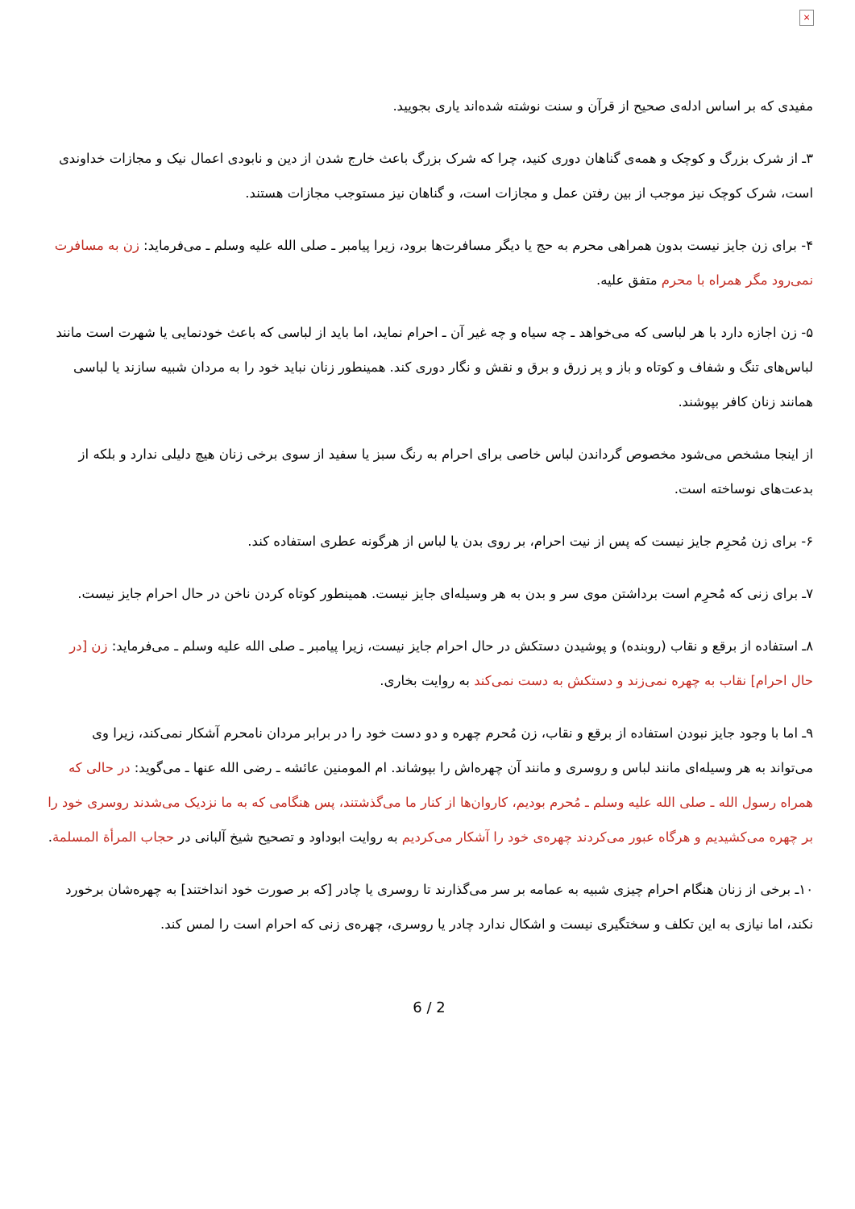×
مفیدی که بر اساس ادله‌ی صحیح از قرآن و سنت نوشته شده‌اند یاری بجویید.
۳ـ از شرک بزرگ و کوچک و همه‌ی گناهان دوری کنید، چرا که شرک بزرگ باعث خارج شدن از دین و نابودی اعمال نیک و مجازات خداوندی است، شرک کوچک نیز موجب از بین رفتن عمل و مجازات است، و گناهان نیز مستوجب مجازات هستند.
۴- برای زن جایز نیست بدون همراهی محرم به حج یا دیگر مسافرت‌ها برود، زیرا پیامبر ـ صلى الله عليه وسلم ـ می‌فرماید: زن به مسافرت نمی‌رود مگر همراه با محرم متفق علیه.
۵- زن اجازه دارد با هر لباسی که می‌خواهد ـ چه سیاه و چه غیر آن ـ احرام نماید، اما باید از لباسی که باعث خودنمایی یا شهرت است مانند لباس‌های تنگ و شفاف و کوتاه و باز و پر زرق و برق و نقش و نگار دوری کند. همینطور زنان نباید خود را به مردان شبیه سازند یا لباسی همانند زنان کافر بپوشند.
از اینجا مشخص می‌شود مخصوص گرداندن لباس خاصی برای احرام به رنگ سبز یا سفید از سوی برخی زنان هیچ دلیلی ندارد و بلکه از بدعت‌های نوساخته است.
۶- برای زن مُحرِم جایز نیست که پس از نیت احرام، بر روی بدن یا لباس از هرگونه عطری استفاده کند.
۷ـ برای زنی که مُحرِم است برداشتن موی سر و بدن به هر وسیله‌ای جایز نیست. همینطور کوتاه کردن ناخن در حال احرام جایز نیست.
۸ـ استفاده از برقع و نقاب (روبنده) و پوشیدن دستکش در حال احرام جایز نیست، زیرا پیامبر ـ صلى الله عليه وسلم ـ می‌فرماید: زن [در حال احرام] نقاب به چهره نمی‌زند و دستکش به دست نمی‌کند به روایت بخاری.
۹ـ اما با وجود جایز نبودن استفاده از برقع و نقاب، زن مُحرم چهره و دو دست خود را در برابر مردان نامحرم آشکار نمی‌کند، زیرا وی می‌تواند به هر وسیله‌ای مانند لباس و روسری و مانند آن چهره‌اش را بپوشاند. ام المومنین عائشه ـ رضی الله عنها ـ می‌گوید: در حالی که همراه رسول الله ـ صلى الله عليه وسلم ـ مُحرم بودیم، کاروان‌ها از کنار ما می‌گذشتند، پس هنگامی که به ما نزدیک می‌شدند روسری خود را بر چهره می‌کشیدیم و هرگاه عبور می‌کردند چهره‌ی خود را آشکار می‌کردیم به روایت ابوداود و تصحیح شیخ آلبانی در حجاب المرأة المسلمة.
۱۰ـ برخی از زنان هنگام احرام چیزی شبیه به عمامه بر سر می‌گذارند تا روسری یا چادر [که بر صورت خود انداختند] به چهره‌شان برخورد نکند، اما نیازی به این تکلف و سختگیری نیست و اشکال ندارد چادر یا روسری، چهره‌ی زنی که احرام است را لمس کند.
6 / 2